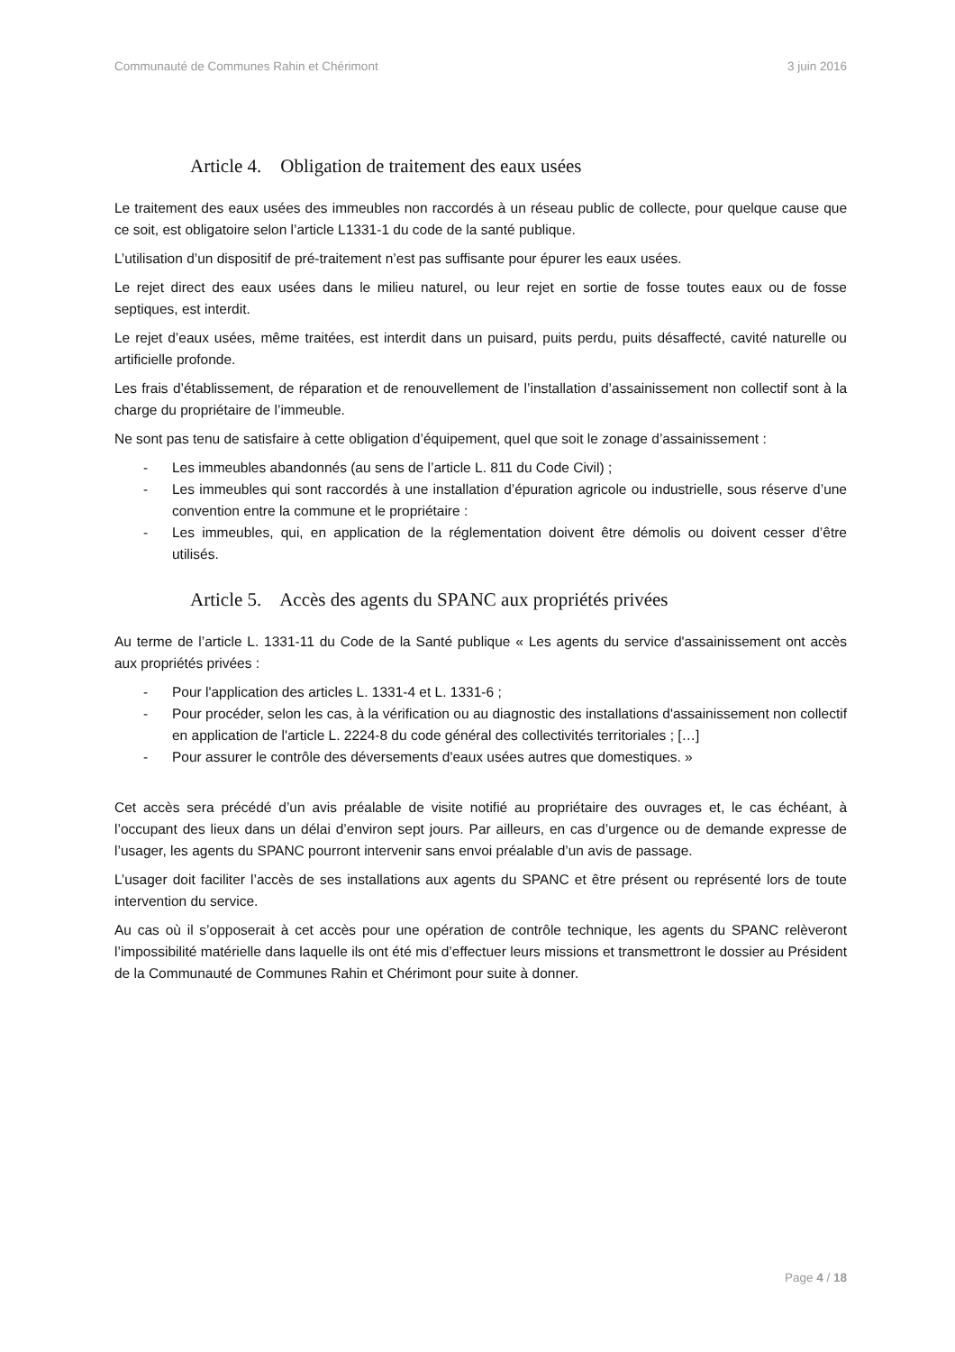Communauté de Communes Rahin et Chérimont 3 juin 2016
Article 4. Obligation de traitement des eaux usées
Le traitement des eaux usées des immeubles non raccordés à un réseau public de collecte, pour quelque cause que ce soit, est obligatoire selon l’article L1331-1 du code de la santé publique.
L’utilisation d’un dispositif de pré-traitement n’est pas suffisante pour épurer les eaux usées.
Le rejet direct des eaux usées dans le milieu naturel, ou leur rejet en sortie de fosse toutes eaux ou de fosse septiques, est interdit.
Le rejet d’eaux usées, même traitées, est interdit dans un puisard, puits perdu, puits désaffecté, cavité naturelle ou artificielle profonde.
Les frais d’établissement, de réparation et de renouvellement de l’installation d’assainissement non collectif sont à la charge du propriétaire de l’immeuble.
Ne sont pas tenu de satisfaire à cette obligation d’équipement, quel que soit le zonage d’assainissement :
- Les immeubles abandonnés (au sens de l’article L. 811 du Code Civil) ;
- Les immeubles qui sont raccordés à une installation d’épuration agricole ou industrielle, sous réserve d’une convention entre la commune et le propriétaire :
- Les immeubles, qui, en application de la réglementation doivent être démolis ou doivent cesser d’être utilisés.
Article 5. Accès des agents du SPANC aux propriétés privées
Au terme de l’article L. 1331-11 du Code de la Santé publique « Les agents du service d'assainissement ont accès aux propriétés privées :
- Pour l'application des articles L. 1331-4 et L. 1331-6 ;
- Pour procéder, selon les cas, à la vérification ou au diagnostic des installations d'assainissement non collectif en application de l'article L. 2224-8 du code général des collectivités territoriales ; […]
- Pour assurer le contrôle des déversements d'eaux usées autres que domestiques. »
Cet accès sera précédé d’un avis préalable de visite notifié au propriétaire des ouvrages et, le cas échéant, à l’occupant des lieux dans un délai d’environ sept jours. Par ailleurs, en cas d’urgence ou de demande expresse de l’usager, les agents du SPANC pourront intervenir sans envoi préalable d’un avis de passage.
L’usager doit faciliter l’accès de ses installations aux agents du SPANC et être présent ou représenté lors de toute intervention du service.
Au cas où il s’opposerait à cet accès pour une opération de contrôle technique, les agents du SPANC relèveront l’impossibilité matérielle dans laquelle ils ont été mis d’effectuer leurs missions et transmettront le dossier au Président de la Communauté de Communes Rahin et Chérimont pour suite à donner.
Page 4 / 18